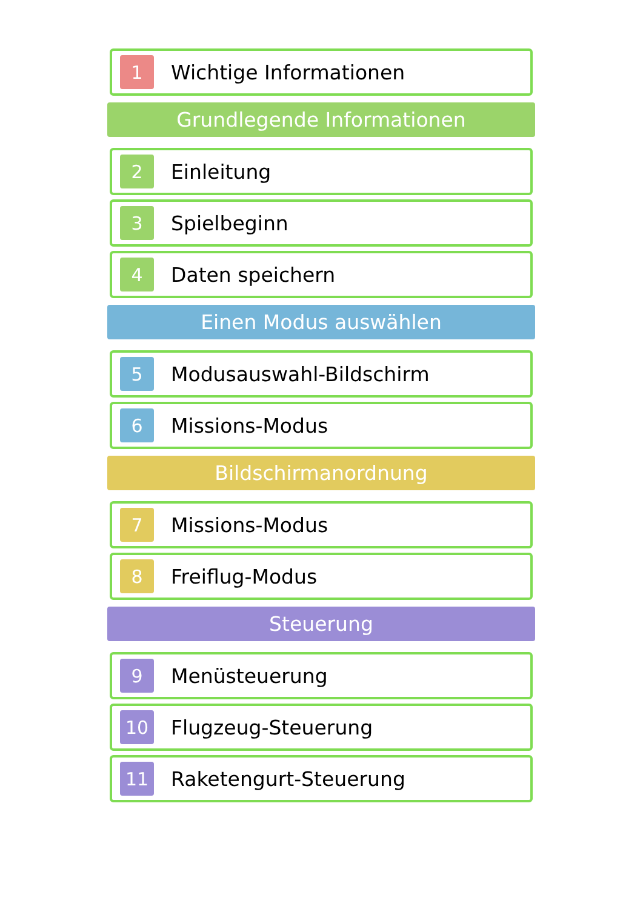1
Wichtige Informationen
Grundlegende Informationen
2
Einleitung
3
Spielbeginn
4
Daten speichern
Einen Modus auswählen
5
Modusauswahl-Bildschirm
6
Missions-Modus
Bildschirmanordnung
7
Missions-Modus
8
Freiflug-Modus
Steuerung
9
Menüsteuerung
10
Flugzeug-Steuerung
11
Raketengurt-Steuerung